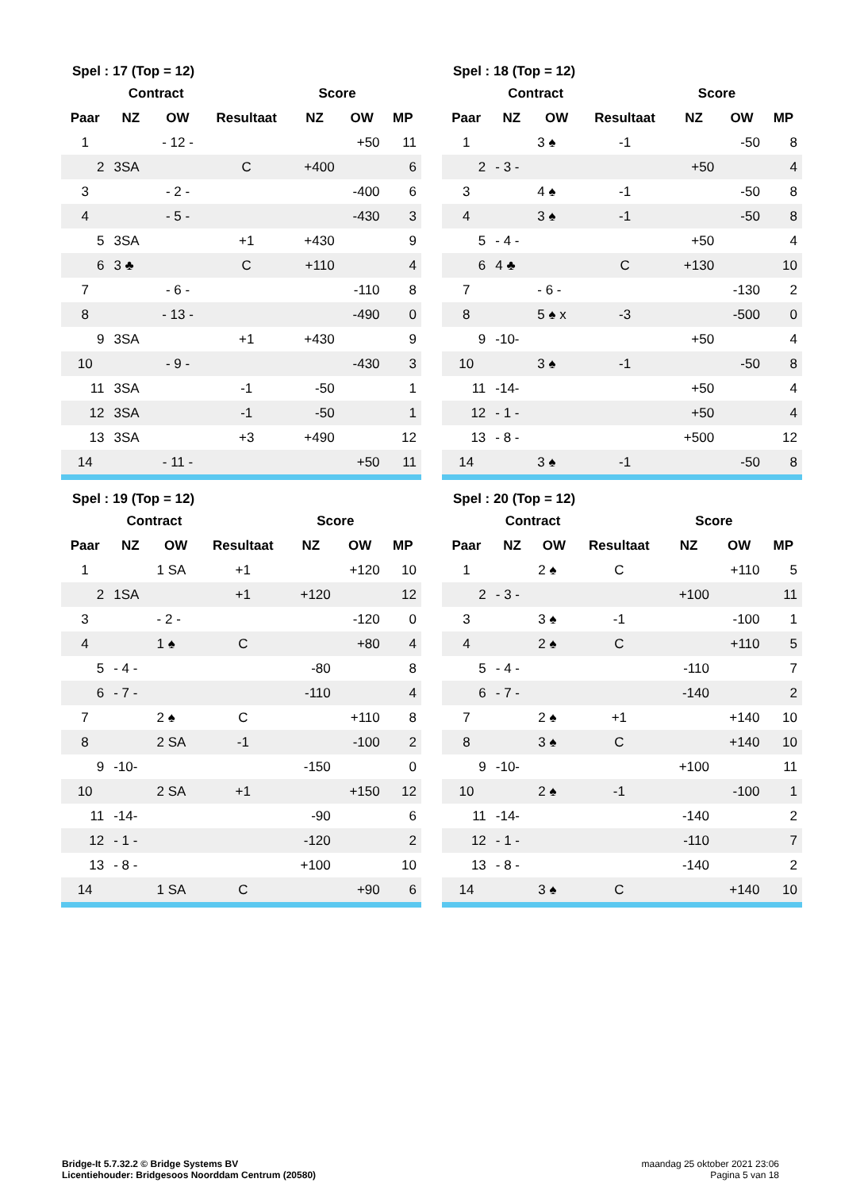| Spel : 17 (Top = 12) | | | | | | |
| --- | --- | --- | --- | --- | --- | --- |
| | Contract | | | Score | | |
| Paar | NZ | OW | Resultaat | NZ | OW | MP |
| 1 | | - 12 - | | | +50 | 11 |
| 2 | 3SA | | C | +400 | | 6 |
| 3 | | - 2 - | | | -400 | 6 |
| 4 | | - 5 - | | | -430 | 3 |
| 5 | 3SA | | +1 | +430 | | 9 |
| 6 | 3 ♣ | | C | +110 | | 4 |
| 7 | | - 6 - | | | -110 | 8 |
| 8 | | - 13 - | | | -490 | 0 |
| 9 | 3SA | | +1 | +430 | | 9 |
| 10 | | - 9 - | | | -430 | 3 |
| 11 | 3SA | | -1 | -50 | | 1 |
| 12 | 3SA | | -1 | -50 | | 1 |
| 13 | 3SA | | +3 | +490 | | 12 |
| 14 | | - 11 - | | | +50 | 11 |
| Spel : 18 (Top = 12) | | | | | | |
| --- | --- | --- | --- | --- | --- | --- |
| | Contract | | | Score | | |
| Paar | NZ | OW | Resultaat | NZ | OW | MP |
| 1 | | 3 ♠ | -1 | | -50 | 8 |
| 2 | - 3 - | | | +50 | | 4 |
| 3 | | 4 ♠ | -1 | | -50 | 8 |
| 4 | | 3 ♠ | -1 | | -50 | 8 |
| 5 | - 4 - | | | +50 | | 4 |
| 6 | 4 ♣ | | C | +130 | | 10 |
| 7 | | - 6 - | | | -130 | 2 |
| 8 | | 5 ♠ x | -3 | | -500 | 0 |
| 9 | -10- | | | +50 | | 4 |
| 10 | | 3 ♠ | -1 | | -50 | 8 |
| 11 | -14- | | | +50 | | 4 |
| 12 | - 1 - | | | +50 | | 4 |
| 13 | - 8 - | | | +500 | | 12 |
| 14 | | 3 ♠ | -1 | | -50 | 8 |
| Spel : 19 (Top = 12) | | | | | | |
| --- | --- | --- | --- | --- | --- | --- |
| | Contract | | | Score | | |
| Paar | NZ | OW | Resultaat | NZ | OW | MP |
| 1 | | 1 SA | +1 | | +120 | 10 |
| 2 | 1SA | | +1 | +120 | | 12 |
| 3 | | - 2 - | | | -120 | 0 |
| 4 | | 1 ♠ | C | | +80 | 4 |
| 5 | - 4 - | | | -80 | | 8 |
| 6 | - 7 - | | | -110 | | 4 |
| 7 | | 2 ♠ | C | | +110 | 8 |
| 8 | | 2 SA | -1 | | -100 | 2 |
| 9 | -10- | | | -150 | | 0 |
| 10 | | 2 SA | +1 | | +150 | 12 |
| 11 | -14- | | | -90 | | 6 |
| 12 | - 1 - | | | -120 | | 2 |
| 13 | - 8 - | | | +100 | | 10 |
| 14 | | 1 SA | C | | +90 | 6 |
| Spel : 20 (Top = 12) | | | | | | |
| --- | --- | --- | --- | --- | --- | --- |
| | Contract | | | Score | | |
| Paar | NZ | OW | Resultaat | NZ | OW | MP |
| 1 | | 2 ♠ | C | | +110 | 5 |
| 2 | - 3 - | | | +100 | | 11 |
| 3 | | 3 ♠ | -1 | | -100 | 1 |
| 4 | | 2 ♠ | C | | +110 | 5 |
| 5 | - 4 - | | | -110 | | 7 |
| 6 | - 7 - | | | -140 | | 2 |
| 7 | | 2 ♠ | +1 | | +140 | 10 |
| 8 | | 3 ♠ | C | | +140 | 10 |
| 9 | -10- | | | +100 | | 11 |
| 10 | | 2 ♠ | -1 | | -100 | 1 |
| 11 | -14- | | | -140 | | 2 |
| 12 | - 1 - | | | -110 | | 7 |
| 13 | - 8 - | | | -140 | | 2 |
| 14 | | 3 ♠ | C | | +140 | 10 |
Bridge-It 5.7.32.2 © Bridge Systems BV
Licentiehouder: Bridgesoos Noorddam Centrum (20580)
maandag 25 oktober 2021 23:06
Pagina 5 van 18